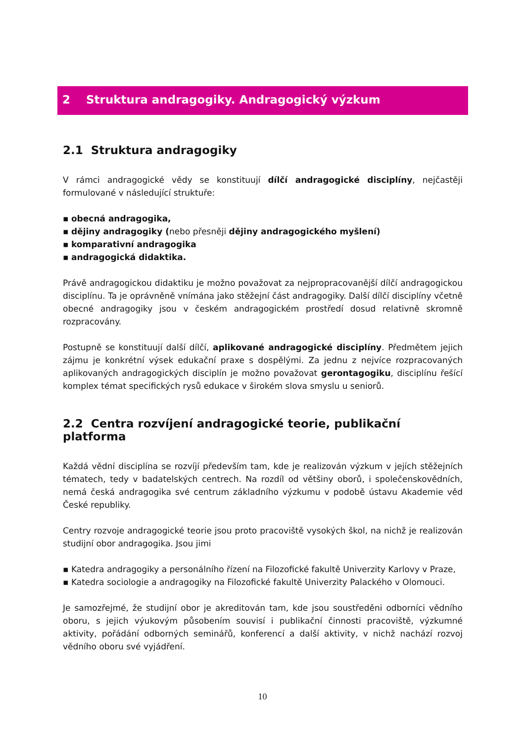2 Struktura andragogiky. Andragogický výzkum
2.1 Struktura andragogiky
V rámci andragogické vědy se konstituují dílčí andragogické disciplíny, nejčastěji formulované v následující struktuře:
▪ obecná andragogika,
▪ dějiny andragogiky (nebo přesněji dějiny andragogického myšlení)
▪ komparativní andragogika
▪ andragogická didaktika.
Právě andragogickou didaktiku je možno považovat za nejpropracovanější dílčí andragogickou disciplínu. Ta je oprávněně vnímána jako stěžejní část andragogiky. Další dílčí disciplíny včetně obecné andragogiky jsou v českém andragogickém prostředí dosud relativně skromně rozpracovány.
Postupně se konstituují další dílčí, aplikované andragogické disciplíny. Předmětem jejich zájmu je konkrétní výsek edukační praxe s dospělými. Za jednu z nejvíce rozpracovaných aplikovaných andragogických disciplín je možno považovat gerontagogiku, disciplínu řešící komplex témat specifických rysů edukace v širokém slova smyslu u seniorů.
2.2 Centra rozvíjení andragogické teorie, publikační platforma
Každá vědní disciplína se rozvíjí především tam, kde je realizován výzkum v jejích stěžejních tématech, tedy v badatelských centrech. Na rozdíl od většiny oborů, i společenskovědních, nemá česká andragogika své centrum základního výzkumu v podobě ústavu Akademie věd České republiky.
Centry rozvoje andragogické teorie jsou proto pracoviště vysokých škol, na nichž je realizován studijní obor andragogika. Jsou jimi
▪ Katedra andragogiky a personálního řízení na Filozofické fakultě Univerzity Karlovy v Praze,
▪ Katedra sociologie a andragogiky na Filozofické fakultě Univerzity Palackého v Olomouci.
Je samozřejmé, že studijní obor je akreditován tam, kde jsou soustředěni odborníci vědního oboru, s jejich výukovým působením souvisí i publikační činnosti pracoviště, výzkumné aktivity, pořádání odborných seminářů, konferencí a další aktivity, v nichž nachází rozvoj vědního oboru své vyjádření.
10